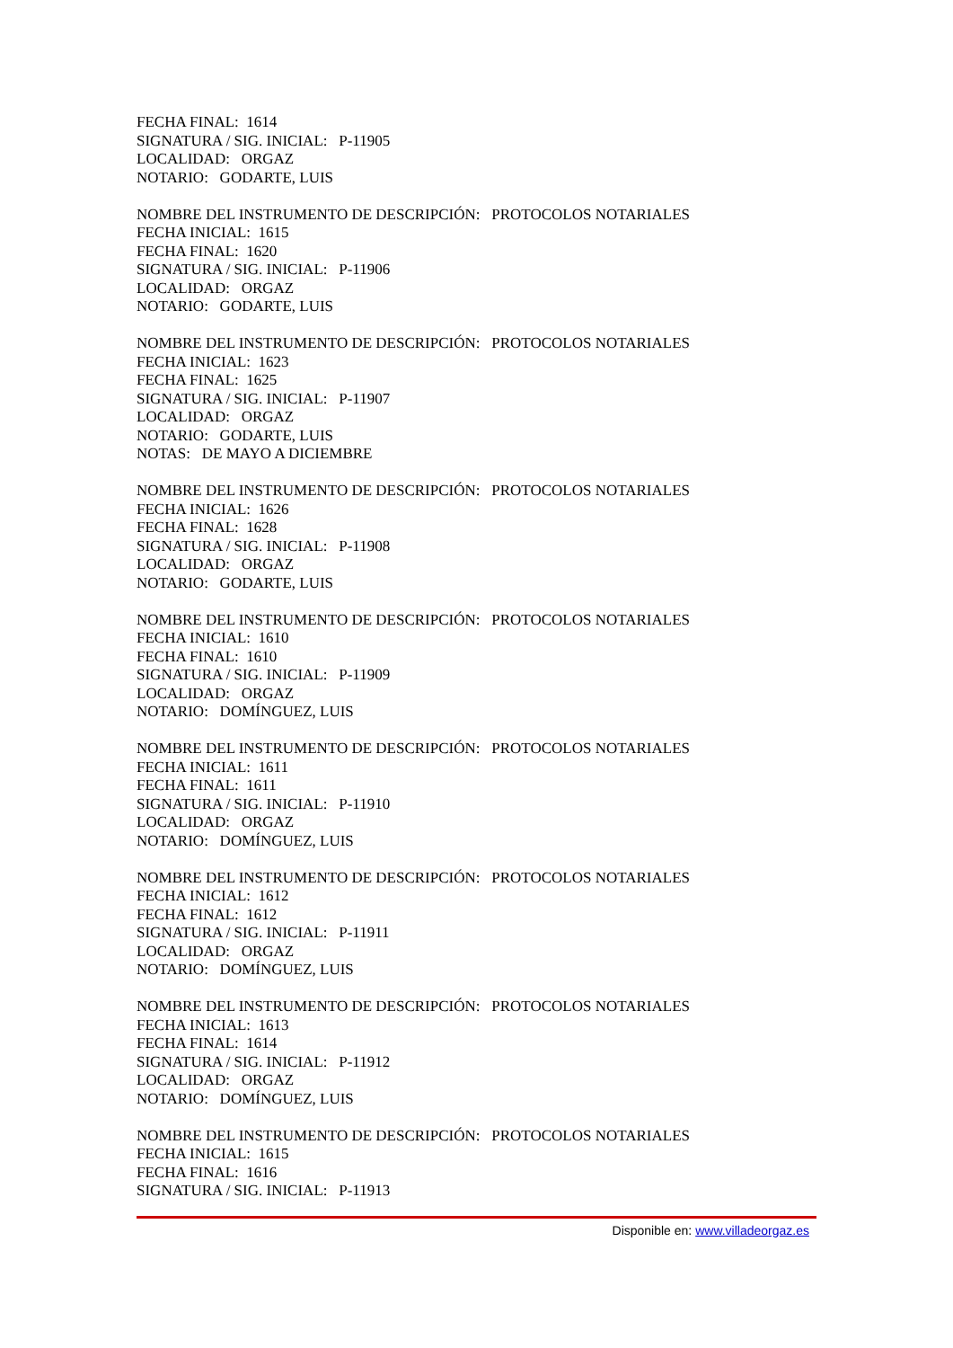FECHA FINAL: 1614
SIGNATURA / SIG. INICIAL: P-11905
LOCALIDAD: ORGAZ
NOTARIO: GODARTE, LUIS
NOMBRE DEL INSTRUMENTO DE DESCRIPCIÓN: PROTOCOLOS NOTARIALES
FECHA INICIAL: 1615
FECHA FINAL: 1620
SIGNATURA / SIG. INICIAL: P-11906
LOCALIDAD: ORGAZ
NOTARIO: GODARTE, LUIS
NOMBRE DEL INSTRUMENTO DE DESCRIPCIÓN: PROTOCOLOS NOTARIALES
FECHA INICIAL: 1623
FECHA FINAL: 1625
SIGNATURA / SIG. INICIAL: P-11907
LOCALIDAD: ORGAZ
NOTARIO: GODARTE, LUIS
NOTAS: DE MAYO A DICIEMBRE
NOMBRE DEL INSTRUMENTO DE DESCRIPCIÓN: PROTOCOLOS NOTARIALES
FECHA INICIAL: 1626
FECHA FINAL: 1628
SIGNATURA / SIG. INICIAL: P-11908
LOCALIDAD: ORGAZ
NOTARIO: GODARTE, LUIS
NOMBRE DEL INSTRUMENTO DE DESCRIPCIÓN: PROTOCOLOS NOTARIALES
FECHA INICIAL: 1610
FECHA FINAL: 1610
SIGNATURA / SIG. INICIAL: P-11909
LOCALIDAD: ORGAZ
NOTARIO: DOMÍNGUEZ, LUIS
NOMBRE DEL INSTRUMENTO DE DESCRIPCIÓN: PROTOCOLOS NOTARIALES
FECHA INICIAL: 1611
FECHA FINAL: 1611
SIGNATURA / SIG. INICIAL: P-11910
LOCALIDAD: ORGAZ
NOTARIO: DOMÍNGUEZ, LUIS
NOMBRE DEL INSTRUMENTO DE DESCRIPCIÓN: PROTOCOLOS NOTARIALES
FECHA INICIAL: 1612
FECHA FINAL: 1612
SIGNATURA / SIG. INICIAL: P-11911
LOCALIDAD: ORGAZ
NOTARIO: DOMÍNGUEZ, LUIS
NOMBRE DEL INSTRUMENTO DE DESCRIPCIÓN: PROTOCOLOS NOTARIALES
FECHA INICIAL: 1613
FECHA FINAL: 1614
SIGNATURA / SIG. INICIAL: P-11912
LOCALIDAD: ORGAZ
NOTARIO: DOMÍNGUEZ, LUIS
NOMBRE DEL INSTRUMENTO DE DESCRIPCIÓN: PROTOCOLOS NOTARIALES
FECHA INICIAL: 1615
FECHA FINAL: 1616
SIGNATURA / SIG. INICIAL: P-11913
Disponible en: www.villadeorgaz.es